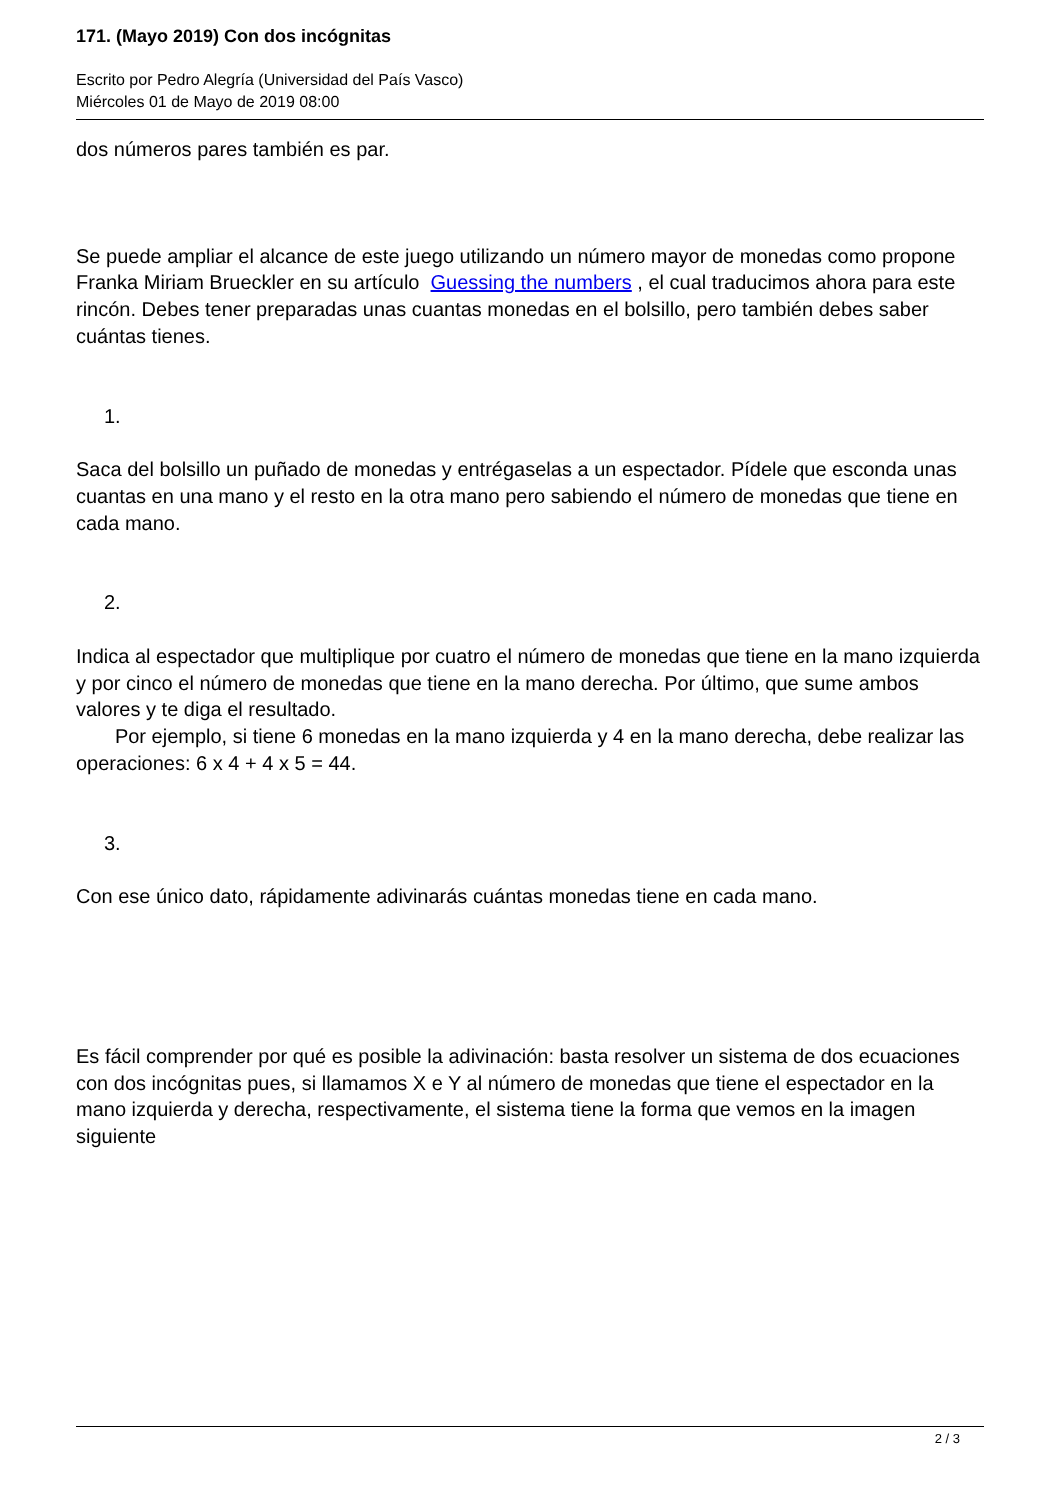171. (Mayo 2019) Con dos incógnitas
Escrito por Pedro Alegría (Universidad del País Vasco)
Miércoles 01 de Mayo de 2019 08:00
dos números pares también es par.
Se puede ampliar el alcance de este juego utilizando un número mayor de monedas como propone Franka Miriam Brueckler en su artículo Guessing the numbers , el cual traducimos ahora para este rincón. Debes tener preparadas unas cuantas monedas en el bolsillo, pero también debes saber cuántas tienes.
1.
Saca del bolsillo un puñado de monedas y entrégaselas a un espectador. Pídele que esconda unas cuantas en una mano y el resto en la otra mano pero sabiendo el número de monedas que tiene en cada mano.
2.
Indica al espectador que multiplique por cuatro el número de monedas que tiene en la mano izquierda y por cinco el número de monedas que tiene en la mano derecha. Por último, que sume ambos valores y te diga el resultado.
Por ejemplo, si tiene 6 monedas en la mano izquierda y 4 en la mano derecha, debe realizar las operaciones: 6 x 4 + 4 x 5 = 44.
3.
Con ese único dato, rápidamente adivinarás cuántas monedas tiene en cada mano.
Es fácil comprender por qué es posible la adivinación: basta resolver un sistema de dos ecuaciones con dos incógnitas pues, si llamamos X e Y al número de monedas que tiene el espectador en la mano izquierda y derecha, respectivamente, el sistema tiene la forma que vemos en la imagen siguiente
2 / 3